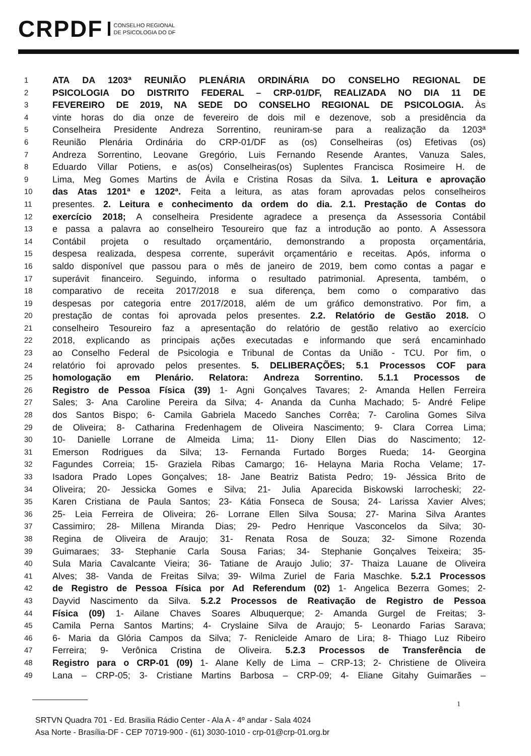CRPDF
CONSELHO REGIONAL
DE PSICOLOGIA DO DF
1 ATA DA 1203ª REUNIÃO PLENÁRIA ORDINÁRIA DO CONSELHO REGIONAL DE
2 PSICOLOGIA DO DISTRITO FEDERAL – CRP-01/DF, REALIZADA NO DIA 11 DE
3 FEVEREIRO DE 2019, NA SEDE DO CONSELHO REGIONAL DE PSICOLOGIA. Às
4 vinte horas do dia onze de fevereiro de dois mil e dezenove, sob a presidência da
5 Conselheira Presidente Andreza Sorrentino, reuniram-se para a realização da 1203ª
6 Reunião Plenária Ordinária do CRP-01/DF as (os) Conselheiras (os) Efetivas (os)
7 Andreza Sorrentino, Leovane Gregório, Luis Fernando Resende Arantes, Vanuza Sales,
8 Eduardo Villar Potiens, e as(os) Conselheiras(os) Suplentes Francisca Rosimeire H. de
9 Lima, Meg Gomes Martins de Ávila e Cristina Rosas da Silva. 1. Leitura e aprovação
10 das Atas 1201ª e 1202ª. Feita a leitura, as atas foram aprovadas pelos conselheiros
11 presentes. 2. Leitura e conhecimento da ordem do dia. 2.1. Prestação de Contas do
12 exercício 2018; A conselheira Presidente agradece a presença da Assessoria Contábil
13 e passa a palavra ao conselheiro Tesoureiro que faz a introdução ao ponto. A Assessora
14 Contábil projeta o resultado orçamentário, demonstrando a proposta orçamentária,
15 despesa realizada, despesa corrente, superávit orçamentário e receitas. Após, informa o
16 saldo disponível que passou para o mês de janeiro de 2019, bem como contas a pagar e
17 superávit financeiro. Seguindo, informa o resultado patrimonial. Apresenta, também, o
18 comparativo de receita 2017/2018 e sua diferença, bem como o comparativo das
19 despesas por categoria entre 2017/2018, além de um gráfico demonstrativo. Por fim, a
20 prestação de contas foi aprovada pelos presentes. 2.2. Relatório de Gestão 2018. O
21 conselheiro Tesoureiro faz a apresentação do relatório de gestão relativo ao exercício
22 2018, explicando as principais ações executadas e informando que será encaminhado
23 ao Conselho Federal de Psicologia e Tribunal de Contas da União - TCU. Por fim, o
24 relatório foi aprovado pelos presentes. 5. DELIBERAÇÕES; 5.1 Processos COF para
25 homologação em Plenário. Relatora: Andreza Sorrentino. 5.1.1 Processos de
26 Registro de Pessoa Física (39) 1- Agni Gonçalves Tavares; 2- Amanda Hellen Ferreira
27 Sales; 3- Ana Caroline Pereira da Silva; 4- Ananda da Cunha Machado; 5- André Felipe
28 dos Santos Bispo; 6- Camila Gabriela Macedo Sanches Corrêa; 7- Carolina Gomes Silva
29 de Oliveira; 8- Catharina Fredenhagem de Oliveira Nascimento; 9- Clara Correa Lima;
30 10- Danielle Lorrane de Almeida Lima; 11- Diony Ellen Dias do Nascimento; 12-
31 Emerson Rodrigues da Silva; 13- Fernanda Furtado Borges Rueda; 14- Georgina
32 Fagundes Correia; 15- Graziela Ribas Camargo; 16- Helayna Maria Rocha Velame; 17-
33 Isadora Prado Lopes Gonçalves; 18- Jane Beatriz Batista Pedro; 19- Jéssica Brito de
34 Oliveira; 20- Jessicka Gomes e Silva; 21- Julia Aparecida Biskowski Iarrocheski; 22-
35 Karen Cristiana de Paula Santos; 23- Kátia Fonseca de Sousa; 24- Larissa Xavier Alves;
36 25- Leia Ferreira de Oliveira; 26- Lorrane Ellen Silva Sousa; 27- Marina Silva Arantes
37 Cassimiro; 28- Millena Miranda Dias; 29- Pedro Henrique Vasconcelos da Silva; 30-
38 Regina de Oliveira de Araujo; 31- Renata Rosa de Souza; 32- Simone Rozenda
39 Guimaraes; 33- Stephanie Carla Sousa Farias; 34- Stephanie Gonçalves Teixeira; 35-
40 Sula Maria Cavalcante Vieira; 36- Tatiane de Araujo Julio; 37- Thaiza Lauane de Oliveira
41 Alves; 38- Vanda de Freitas Silva; 39- Wilma Zuriel de Faria Maschke. 5.2.1 Processos
42 de Registro de Pessoa Física por Ad Referendum (02) 1- Angelica Bezerra Gomes; 2-
43 Dayvid Nascimento da Silva. 5.2.2 Processos de Reativação de Registro de Pessoa
44 Física (09) 1- Ailane Chaves Soares Albuquerque; 2- Amanda Gurgel de Freitas; 3-
45 Camila Perna Santos Martins; 4- Cryslaine Silva de Araujo; 5- Leonardo Farias Sarava;
46 6- Maria da Glória Campos da Silva; 7- Renicleide Amaro de Lira; 8- Thiago Luz Ribeiro
47 Ferreira; 9- Verônica Cristina de Oliveira. 5.2.3 Processos de Transferência de
48 Registro para o CRP-01 (09) 1- Alane Kelly de Lima – CRP-13; 2- Christiene de Oliveira
49 Lana – CRP-05; 3- Cristiane Martins Barbosa – CRP-09; 4- Eliane Gitahy Guimarães –
1
SRTVN Quadra 701 - Ed. Brasilia Rádio Center - Ala A - 4º andar - Sala 4024
Asa Norte - Brasília-DF - CEP 70719-900 - (61) 3030-1010 - crp-01@crp-01.org.br